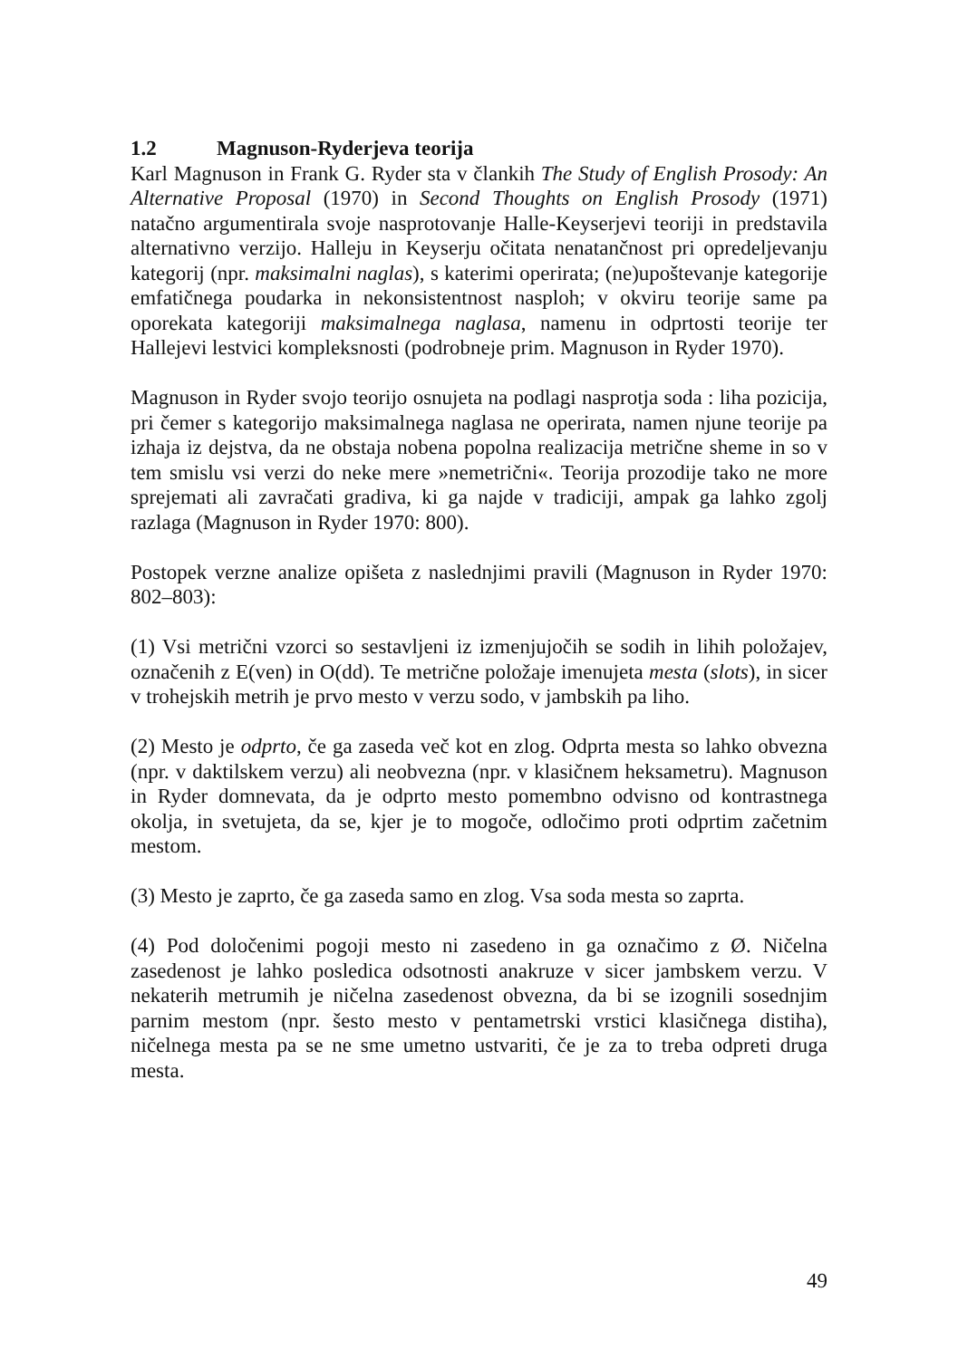1.2 Magnuson-Ryderjeva teorija
Karl Magnuson in Frank G. Ryder sta v člankih The Study of English Prosody: An Alternative Proposal (1970) in Second Thoughts on English Prosody (1971) natačno argumentirala svoje nasprotovanje Halle-Keyserjevi teoriji in predstavila alternativno verzijo. Halleju in Keyserju očitata nenatančnost pri opredeljevanju kategorij (npr. maksimalni naglas), s katerimi operirata; (ne)upoštevanje kategorije emfatičnega poudarka in nekonsistentnost nasploh; v okviru teorije same pa oporekata kategoriji maksimalnega naglasa, namenu in odprtosti teorije ter Hallejevi lestvici kompleksnosti (podrobneje prim. Magnuson in Ryder 1970).
Magnuson in Ryder svojo teorijo osnujeta na podlagi nasprotja soda : liha pozicija, pri čemer s kategorijo maksimalnega naglasa ne operirata, namen njune teorije pa izhaja iz dejstva, da ne obstaja nobena popolna realizacija metrične sheme in so v tem smislu vsi verzi do neke mere »nemetrični«. Teorija prozodije tako ne more sprejemati ali zavračati gradiva, ki ga najde v tradiciji, ampak ga lahko zgolj razlaga (Magnuson in Ryder 1970: 800).
Postopek verzne analize opišeta z naslednjimi pravili (Magnuson in Ryder 1970: 802–803):
(1) Vsi metrični vzorci so sestavljeni iz izmenjujočih se sodih in lihih položajev, označenih z E(ven) in O(dd). Te metrične položaje imenujeta mesta (slots), in sicer v trohejskih metrih je prvo mesto v verzu sodo, v jambskih pa liho.
(2) Mesto je odprto, če ga zaseda več kot en zlog. Odprta mesta so lahko obvezna (npr. v daktilskem verzu) ali neobvezna (npr. v klasičnem heksametru). Magnuson in Ryder domnevata, da je odprto mesto pomembno odvisno od kontrastnega okolja, in svetujeta, da se, kjer je to mogoče, odločimo proti odprtim začetnim mestom.
(3) Mesto je zaprto, če ga zaseda samo en zlog. Vsa soda mesta so zaprta.
(4) Pod določenimi pogoji mesto ni zasedeno in ga označimo z Ø. Ničelna zasedenost je lahko posledica odsotnosti anakruze v sicer jambskem verzu. V nekaterih metrumih je ničelna zasedenost obvezna, da bi se izognili sosednjim parnim mestom (npr. šesto mesto v pentametrski vrstici klasičnega distiha), ničelnega mesta pa se ne sme umetno ustvariti, če je za to treba odpreti druga mesta.
49